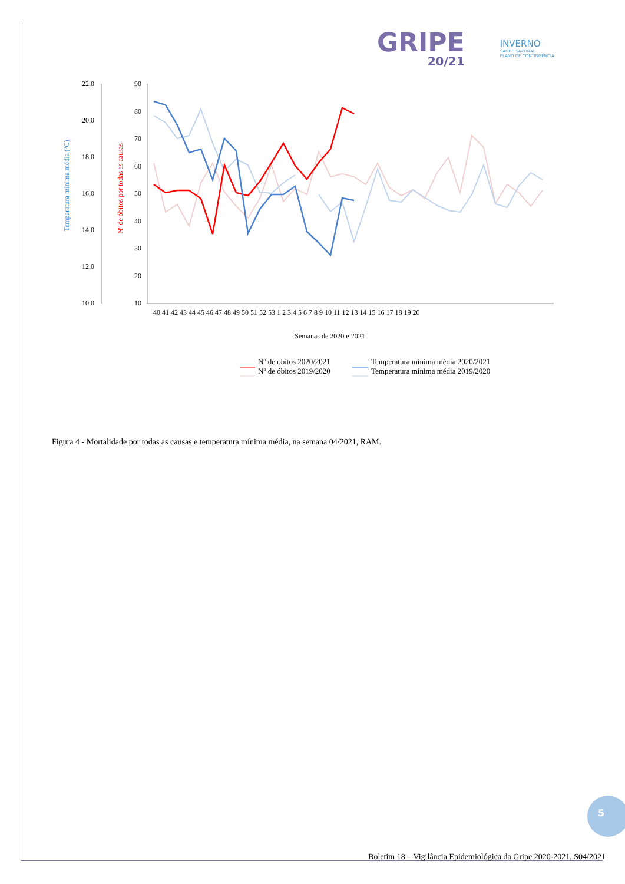GRIPE
20/21
INVERNO
SAÚDE SAZONAL
PLANO DE CONTINGÊNCIA
Temperatura mínima média (ºC)
Nº de óbitos por todas as causas
22,0
20,0
18,0
16,0
14,0
12,0
10,0
90
80
70
60
50
40
30
20
10
40 41 42 43 44 45 46 47 48 49 50 51 52 53 1 2 3 4 5 6 7 8 9 10 11 12 13 14 15 16 17 18 19 20
Semanas de 2020 e 2021
Nº de óbitos 2020/2021
Nº de óbitos 2019/2020
Temperatura mínima média 2020/2021
Temperatura mínima média 2019/2020
Figura 4 - Mortalidade por todas as causas e temperatura mínima média, na semana 04/2021, RAM.
5
Boletim 18 – Vigilância Epidemiológica da Gripe 2020-2021, S04/2021